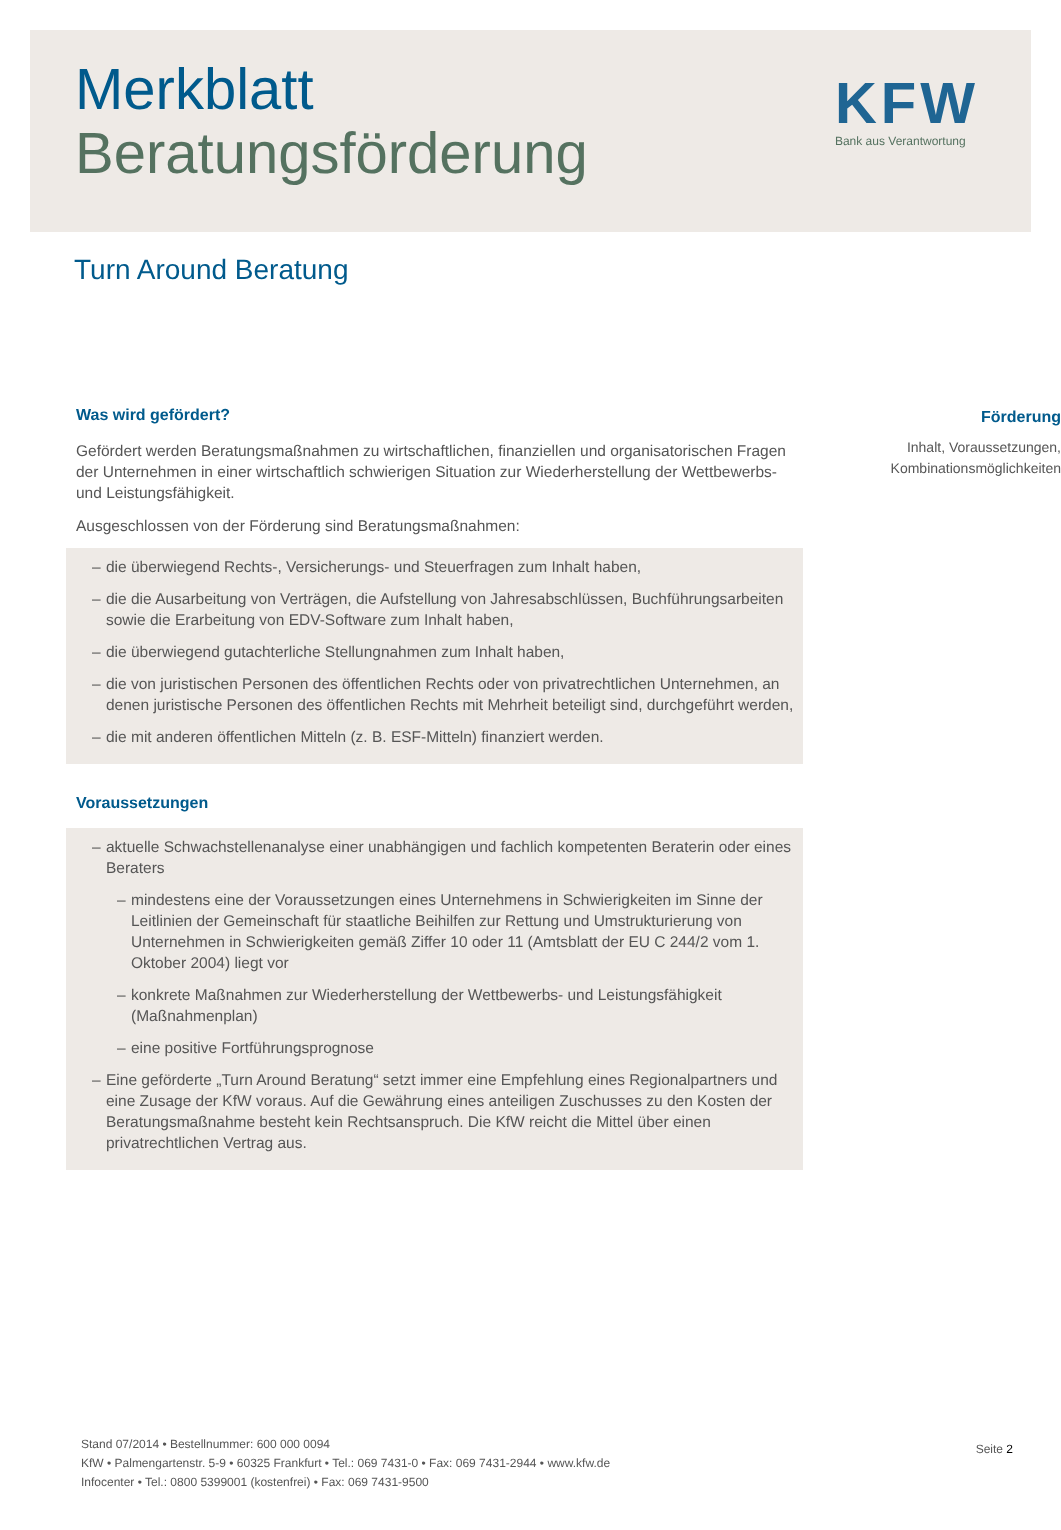Merkblatt
Beratungsförderung
KFW
Bank aus Verantwortung
Turn Around Beratung
Was wird gefördert?
Gefördert werden Beratungsmaßnahmen zu wirtschaftlichen, finanziellen und organisatorischen Fragen der Unternehmen in einer wirtschaftlich schwierigen Situation zur Wiederherstellung der Wettbewerbs- und Leistungsfähigkeit.
Ausgeschlossen von der Förderung sind Beratungsmaßnahmen:
– die überwiegend Rechts-, Versicherungs- und Steuerfragen zum Inhalt haben,
– die die Ausarbeitung von Verträgen, die Aufstellung von Jahresabschlüssen, Buchführungsarbeiten sowie die Erarbeitung von EDV-Software zum Inhalt haben,
– die überwiegend gutachterliche Stellungnahmen zum Inhalt haben,
– die von juristischen Personen des öffentlichen Rechts oder von privatrechtlichen Unternehmen, an denen juristische Personen des öffentlichen Rechts mit Mehrheit beteiligt sind, durchgeführt werden,
– die mit anderen öffentlichen Mitteln (z. B. ESF-Mitteln) finanziert werden.
Voraussetzungen
– aktuelle Schwachstellenanalyse einer unabhängigen und fachlich kompetenten Beraterin oder eines Beraters
– mindestens eine der Voraussetzungen eines Unternehmens in Schwierigkeiten im Sinne der Leitlinien der Gemeinschaft für staatliche Beihilfen zur Rettung und Umstrukturierung von Unternehmen in Schwierigkeiten gemäß Ziffer 10 oder 11 (Amtsblatt der EU C 244/2 vom 1. Oktober 2004) liegt vor
– konkrete Maßnahmen zur Wiederherstellung der Wettbewerbs- und Leistungsfähigkeit (Maßnahmenplan)
– eine positive Fortführungsprognose
– Eine geförderte „Turn Around Beratung“ setzt immer eine Empfehlung eines Regionalpartners und eine Zusage der KfW voraus. Auf die Gewährung eines anteiligen Zuschusses zu den Kosten der Beratungsmaßnahme besteht kein Rechtsanspruch. Die KfW reicht die Mittel über einen privatrechtlichen Vertrag aus.
Förderung
Inhalt, Voraussetzungen, Kombinationsmöglichkeiten
Stand 07/2014 • Bestellnummer: 600 000 0094
KfW • Palmengartenstr. 5-9 • 60325 Frankfurt • Tel.: 069 7431-0 • Fax: 069 7431-2944 • www.kfw.de
Infocenter • Tel.: 0800 5399001 (kostenfrei) • Fax: 069 7431-9500
Seite 2